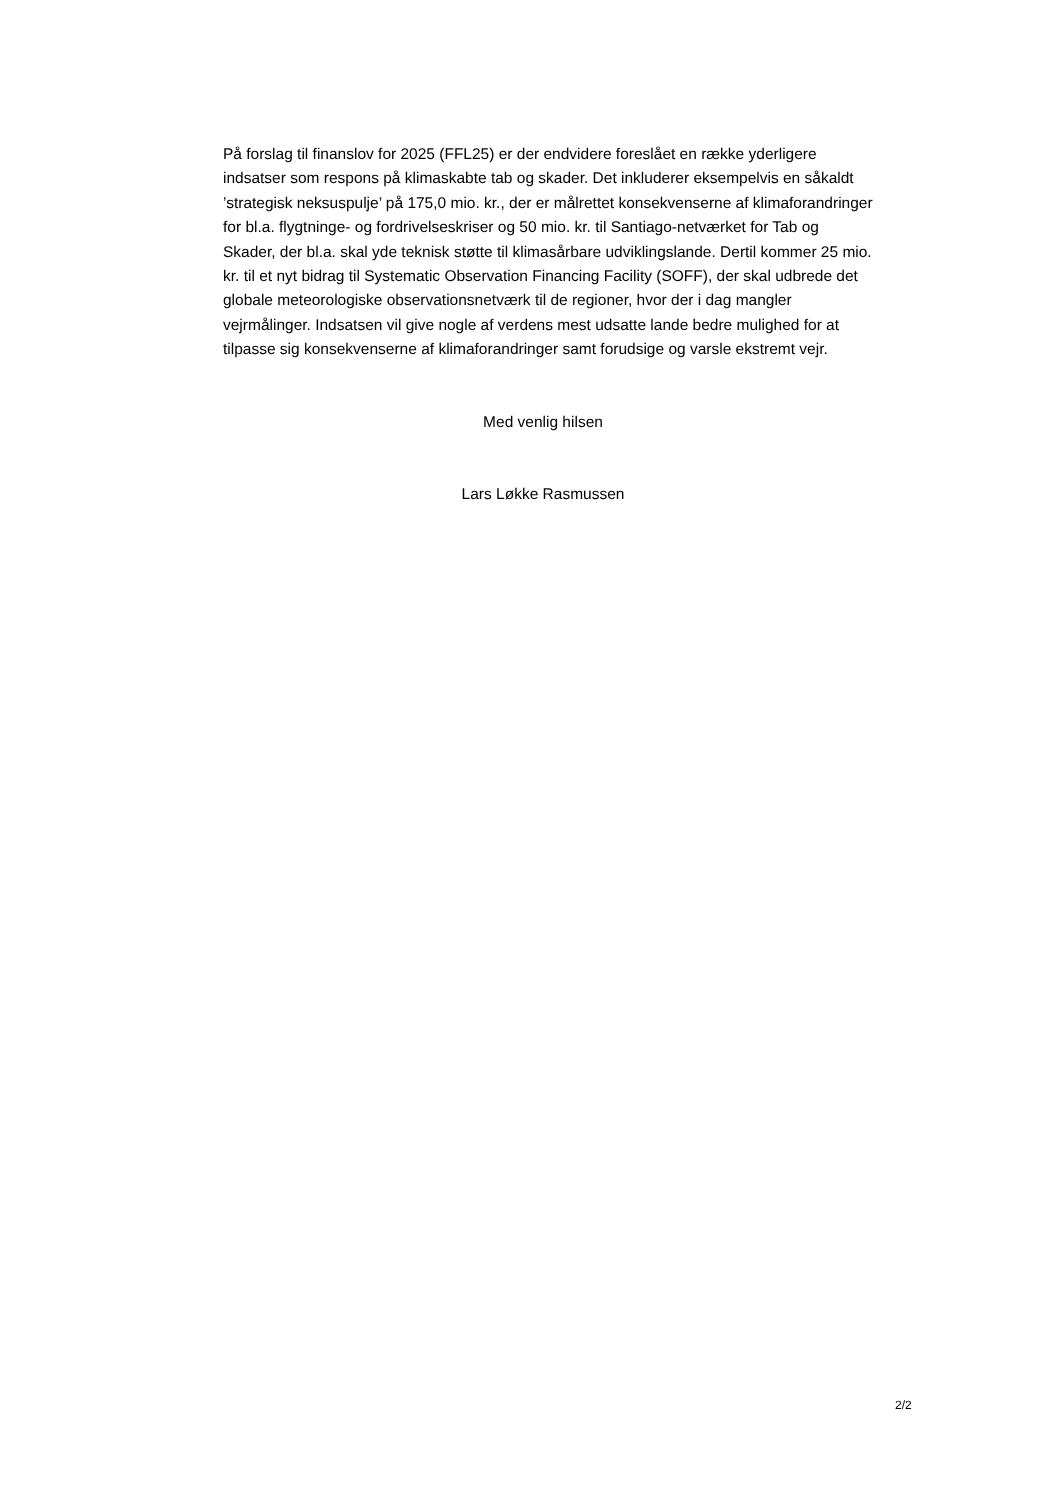På forslag til finanslov for 2025 (FFL25) er der endvidere foreslået en række yderligere indsatser som respons på klimaskabte tab og skader. Det inkluderer eksempelvis en såkaldt ’strategisk neksuspulje’ på 175,0 mio. kr., der er målrettet konsekvenserne af klimaforandringer for bl.a. flygtninge- og fordrivelseskriser og 50 mio. kr. til Santiago-netværket for Tab og Skader, der bl.a. skal yde teknisk støtte til klimasårbare udviklingslande. Dertil kommer 25 mio. kr. til et nyt bidrag til Systematic Observation Financing Facility (SOFF), der skal udbrede det globale meteorologiske observationsnetværk til de regioner, hvor der i dag mangler vejrmålinger. Indsatsen vil give nogle af verdens mest udsatte lande bedre mulighed for at tilpasse sig konsekvenserne af klimaforandringer samt forudsige og varsle ekstremt vejr.
Med venlig hilsen
Lars Løkke Rasmussen
2/2